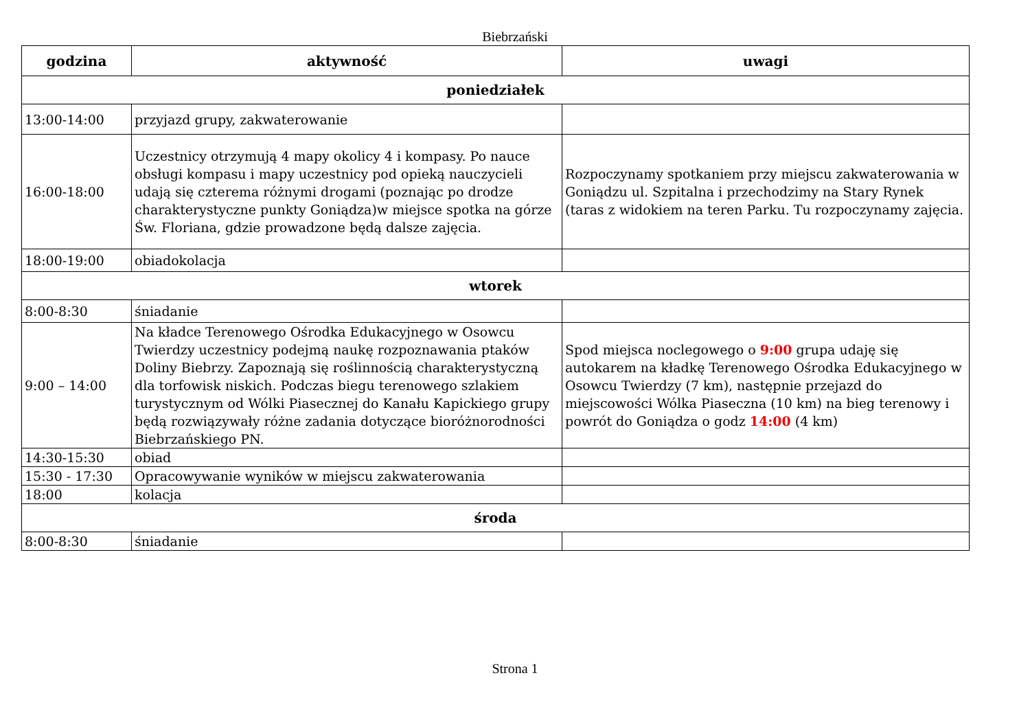Biebrzański
| godzina | aktywność | uwagi |
| --- | --- | --- |
| poniedziałek | | |
| 13:00-14:00 | przyjazd grupy, zakwaterowanie | |
| 16:00-18:00 | Uczestnicy otrzymują 4 mapy okolicy 4 i kompasy. Po nauce obsługi kompasu i mapy uczestnicy pod opieką nauczycieli udają się czterema różnymi drogami (poznając po drodze charakterystyczne punkty Goniądza)w miejsce spotka na górze Św. Floriana, gdzie prowadzone będą dalsze zajęcia. | Rozpoczynamy spotkaniem przy miejscu zakwaterowania w Goniądzu ul. Szpitalna i przechodzimy na Stary Rynek (taras z widokiem na teren Parku. Tu rozpoczynamy zajęcia. |
| 18:00-19:00 | obiadokolacja | |
| wtorek | | |
| 8:00-8:30 | śniadanie | |
| 9:00 – 14:00 | Na kładce Terenowego Ośrodka Edukacyjnego w Osowcu Twierdzy uczestnicy podejmą naukę rozpoznawania ptaków Doliny Biebrzy. Zapoznają się roślinnością charakterystyczną dla torfowisk niskich. Podczas biegu terenowego szlakiem turystycznym od Wólki Piasecznej do Kanału Kapickiego grupy będą rozwiązywały różne zadania dotyczące bioróżnorodności Biebrzańskiego PN. | Spod miejsca noclegowego o 9:00 grupa udaję się autokarem na kładkę Terenowego Ośrodka Edukacyjnego w Osowcu Twierdzy (7 km), następnie przejazd do miejscowości Wólka Piaseczna (10 km) na bieg terenowy i powrót do Goniądza o godz 14:00 (4 km) |
| 14:30-15:30 | obiad | |
| 15:30 - 17:30 | Opracowywanie wyników w miejscu zakwaterowania | |
| 18:00 | kolacja | |
| środa | | |
| 8:00-8:30 | śniadanie | |
Strona 1